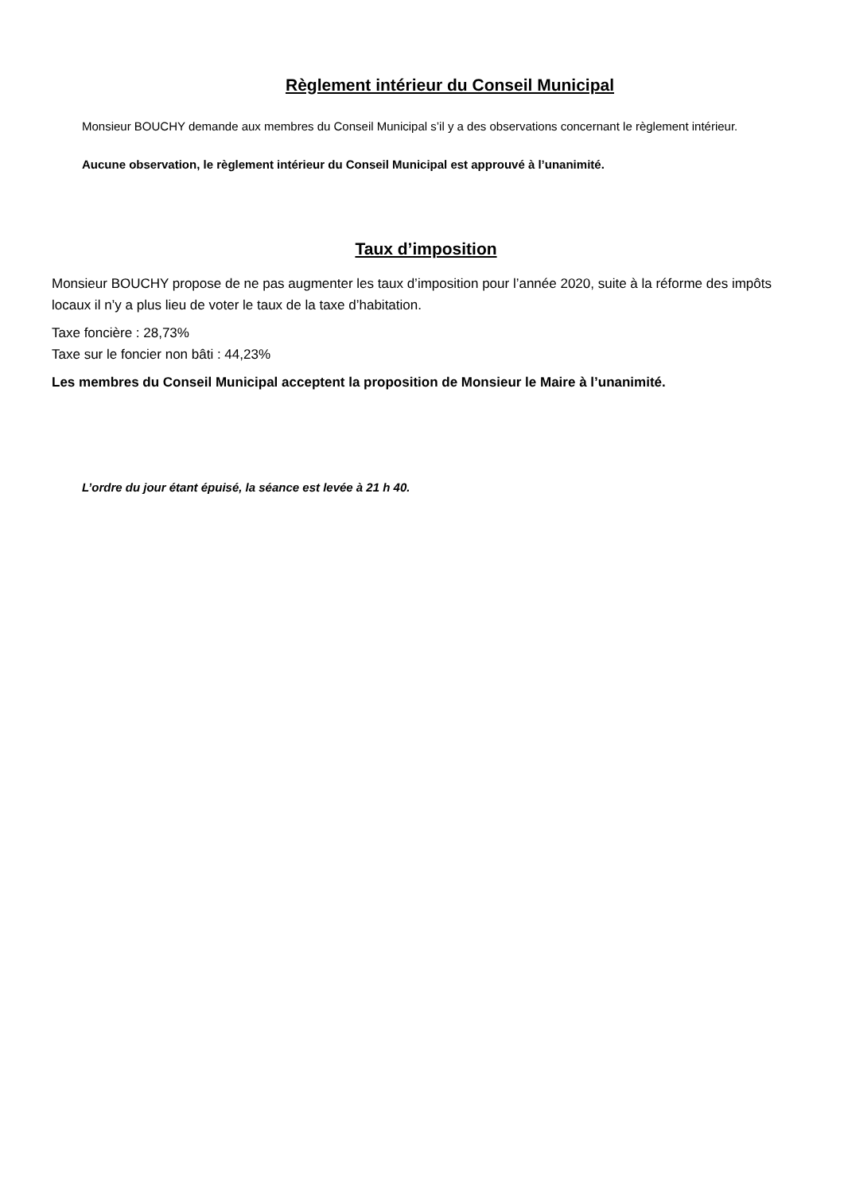Règlement intérieur du Conseil Municipal
Monsieur BOUCHY demande aux membres du Conseil Municipal s’il y a des observations concernant le règlement intérieur.
Aucune observation, le règlement intérieur du Conseil Municipal est approuvé à l’unanimité.
Taux d’imposition
Monsieur BOUCHY propose de ne pas augmenter les taux d’imposition pour l’année 2020, suite à la réforme des impôts locaux il n’y a plus lieu de voter le taux de la taxe d’habitation.
Taxe foncière : 28,73%
Taxe sur le foncier non bâti : 44,23%
Les membres du Conseil Municipal acceptent la proposition de Monsieur le Maire à l’unanimité.
L’ordre du jour étant épuisé, la séance est levée à 21 h 40.